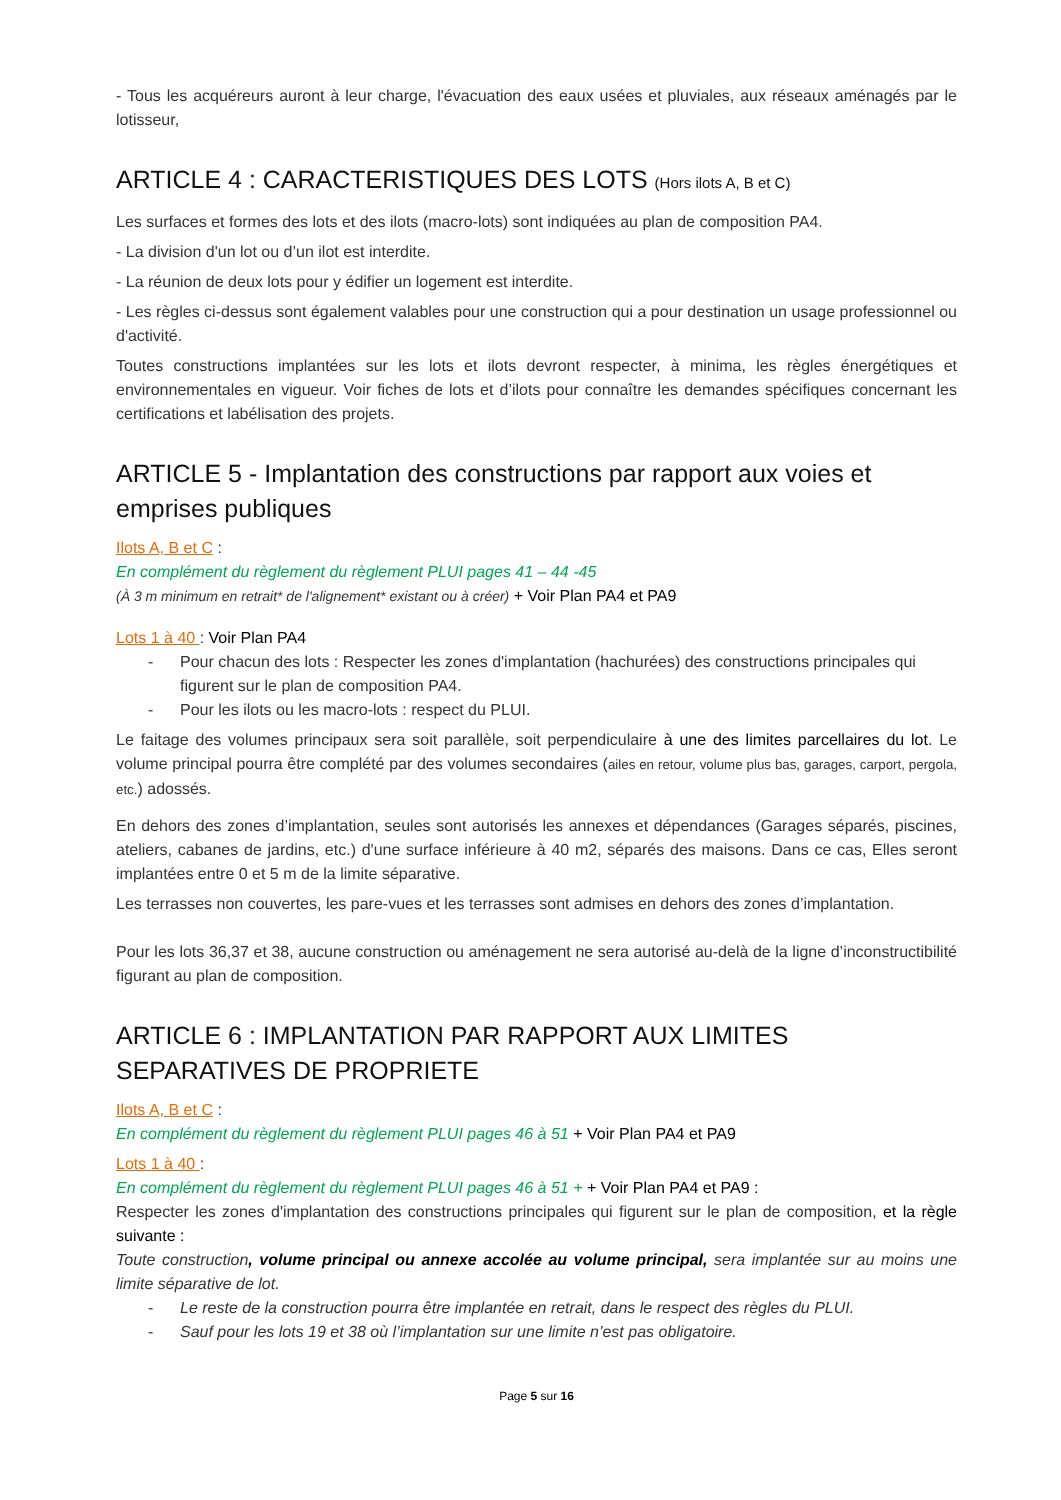- Tous les acquéreurs auront à leur charge, l'évacuation des eaux usées et pluviales, aux réseaux aménagés par le lotisseur,
ARTICLE 4 : CARACTERISTIQUES DES LOTS (Hors ilots A, B et C)
Les surfaces et formes des lots et des ilots (macro-lots) sont indiquées au plan de composition PA4.
- La division d'un lot ou d’un ilot est interdite.
- La réunion de deux lots pour y édifier un logement est interdite.
- Les règles ci-dessus sont également valables pour une construction qui a pour destination un usage professionnel ou d'activité.
Toutes constructions implantées sur les lots et ilots devront respecter, à minima, les règles énergétiques et environnementales en vigueur. Voir fiches de lots et d’ilots pour connaître les demandes spécifiques concernant les certifications et labélisation des projets.
ARTICLE 5 - Implantation des constructions par rapport aux voies et emprises publiques
Ilots A, B et C :
En complément du règlement du règlement PLUI pages 41 – 44 -45
(À 3 m minimum en retrait* de l'alignement* existant ou à créer) + Voir Plan PA4 et PA9
Lots 1 à 40 : Voir Plan PA4
- Pour chacun des lots : Respecter les zones d'implantation (hachurées) des constructions principales qui figurent sur le plan de composition PA4.
- Pour les ilots ou les macro-lots : respect du PLUI.
Le faitage des volumes principaux sera soit parallèle, soit perpendiculaire à une des limites parcellaires du lot. Le volume principal pourra être complété par des volumes secondaires (ailes en retour, volume plus bas, garages, carport, pergola, etc.) adossés.
En dehors des zones d’implantation, seules sont autorisés les annexes et dépendances (Garages séparés, piscines, ateliers, cabanes de jardins, etc.) d'une surface inférieure à 40 m2, séparés des maisons. Dans ce cas, Elles seront implantées entre 0 et 5 m de la limite séparative.
Les terrasses non couvertes, les pare-vues et les terrasses sont admises en dehors des zones d’implantation.
Pour les lots 36,37 et 38, aucune construction ou aménagement ne sera autorisé au-delà de la ligne d’inconstructibilité figurant au plan de composition.
ARTICLE 6 : IMPLANTATION PAR RAPPORT AUX LIMITES SEPARATIVES DE PROPRIETE
Ilots A, B et C :
En complément du règlement du règlement PLUI pages 46 à 51 + Voir Plan PA4 et PA9
Lots 1 à 40 :
En complément du règlement du règlement PLUI pages 46 à 51 + + Voir Plan PA4 et PA9 :
Respecter les zones d'implantation des constructions principales qui figurent sur le plan de composition, et la règle suivante :
Toute construction, volume principal ou annexe accolée au volume principal, sera implantée sur au moins une limite séparative de lot.
- Le reste de la construction pourra être implantée en retrait, dans le respect des règles du PLUI.
- Sauf pour les lots 19 et 38 où l’implantation sur une limite n’est pas obligatoire.
Page 5 sur 16